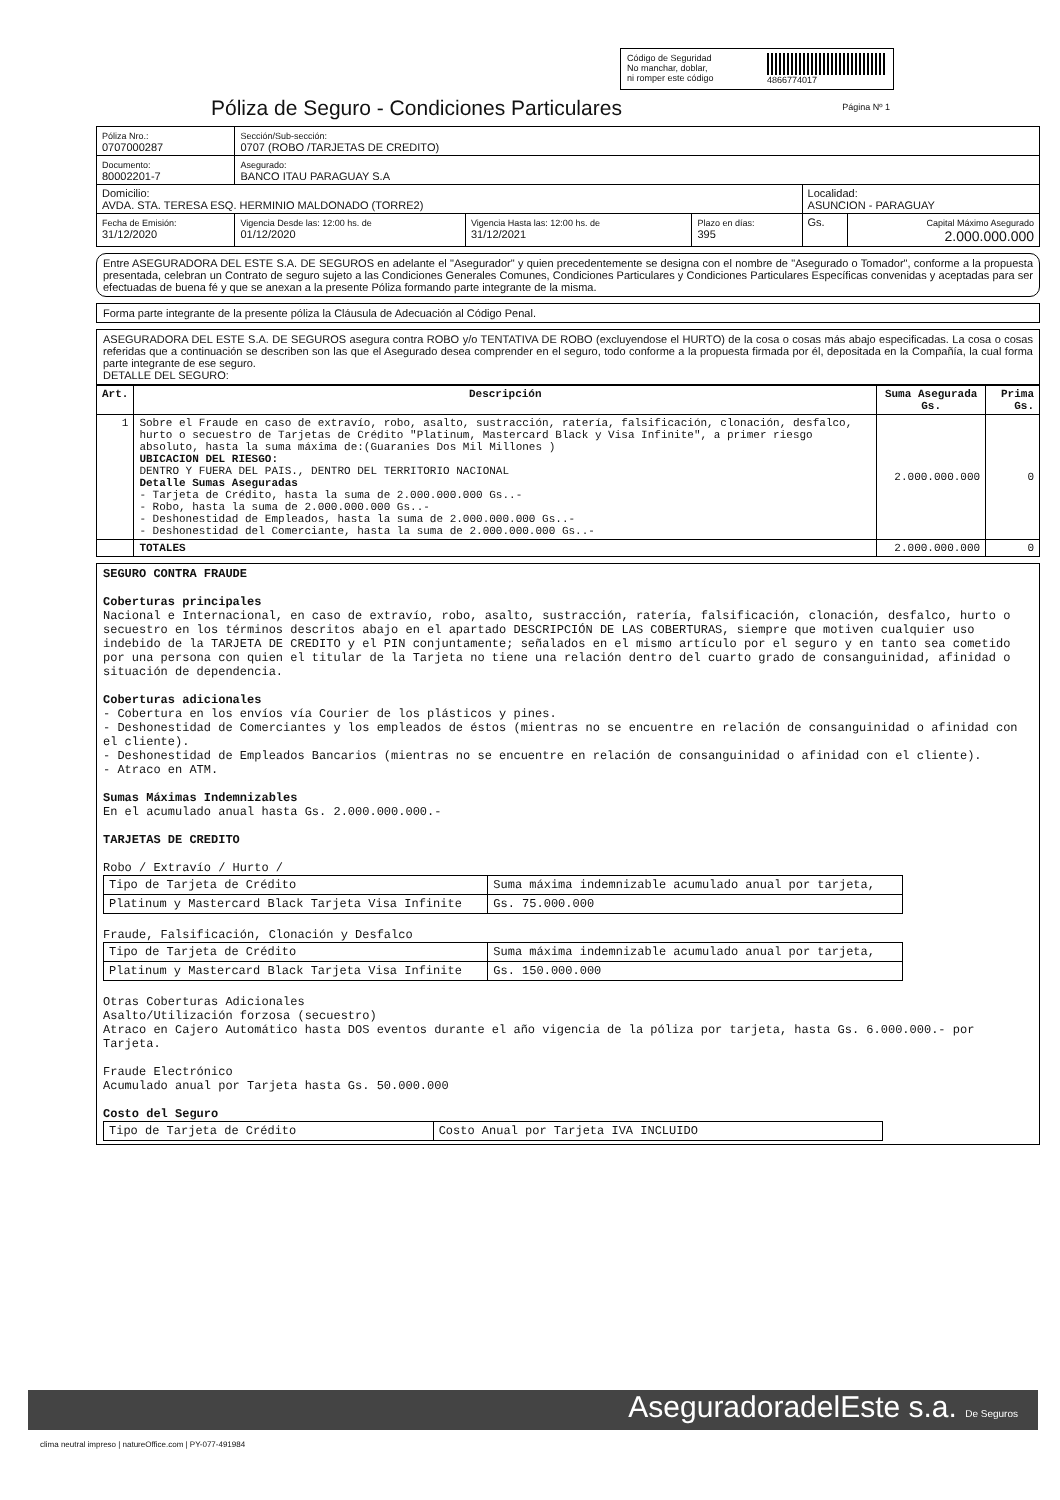Código de Seguridad
No manchar, doblar,
ni romper este código
4866774017
Póliza de Seguro - Condiciones Particulares
Página Nº 1
| Póliza Nro.: 0707000287 | Sección/Sub-sección: 0707 (ROBO /TARJETAS DE CREDITO) | | | | |
| Documento: 80002201-7 | Asegurado: BANCO ITAU PARAGUAY S.A | | | | |
| Domicilio: AVDA. STA. TERESA ESQ. HERMINIO MALDONADO (TORRE2) | | | | Localidad: ASUNCION - PARAGUAY | |
| Fecha de Emisión: 31/12/2020 | Vigencia Desde las: 12:00 hs. de 01/12/2020 | Vigencia Hasta las: 12:00 hs. de 31/12/2021 | Plazo en días: 395 | Gs. | Capital Máximo Asegurado 2.000.000.000 |
Entre ASEGURADORA DEL ESTE S.A. DE SEGUROS en adelante el "Asegurador" y quien precedentemente se designa con el nombre de "Asegurado o Tomador", conforme a la propuesta presentada, celebran un Contrato de seguro sujeto a las Condiciones Generales Comunes, Condiciones Particulares y Condiciones Particulares Específicas convenidas y aceptadas para ser efectuadas de buena fé y que se anexan a la presente Póliza formando parte integrante de la misma.
Forma parte integrante de la presente póliza la Cláusula de Adecuación al Código Penal.
ASEGURADORA DEL ESTE S.A. DE SEGUROS asegura contra ROBO y/o TENTATIVA DE ROBO (excluyendose el HURTO) de la cosa o cosas más abajo especificadas. La cosa o cosas referidas que a continuación se describen son las que el Asegurado desea comprender en el seguro, todo conforme a la propuesta firmada por él, depositada en la Compañía, la cual forma parte integrante de ese seguro.
DETALLE DEL SEGURO:
| Art. | Descripción | Suma Asegurada Gs. | Prima Gs. |
| --- | --- | --- | --- |
| 1 | Sobre el Fraude en caso de extravío, robo, asalto, sustracción, ratería, falsificación, clonación, desfalco, hurto o secuestro de Tarjetas de Crédito "Platinum, Mastercard Black y Visa Infinite", a primer riesgo absoluto, hasta la suma máxima de:(Guaranies Dos Mil Millones ) UBICACION DEL RIESGO: DENTRO Y FUERA DEL PAIS., DENTRO DEL TERRITORIO NACIONAL Detalle Sumas Aseguradas - Tarjeta de Crédito, hasta la suma de 2.000.000.000 Gs..- - Robo, hasta la suma de 2.000.000.000 Gs..- - Deshonestidad de Empleados, hasta la suma de 2.000.000.000 Gs..- - Deshonestidad del Comerciante, hasta la suma de 2.000.000.000 Gs..- | 2.000.000.000 | 0 |
| | TOTALES | 2.000.000.000 | 0 |
SEGURO CONTRA FRAUDE Coberturas principales Nacional e Internacional, en caso de extravío, robo, asalto, sustracción, ratería, falsificación, clonación, desfalco, hurto o secuestro en los términos descritos abajo en el apartado DESCRIPCIÓN DE LAS COBERTURAS, siempre que motiven cualquier uso indebido de la TARJETA DE CREDITO y el PIN conjuntamente; señalados en el mismo artículo por el seguro y en tanto sea cometido por una persona con quien el titular de la Tarjeta no tiene una relación dentro del cuarto grado de consanguinidad, afinidad o situación de dependencia. Coberturas adicionales - Cobertura en los envíos vía Courier de los plásticos y pines. - Deshonestidad de Comerciantes y los empleados de éstos (mientras no se encuentre en relación de consanguinidad o afinidad con el cliente). - Deshonestidad de Empleados Bancarios (mientras no se encuentre en relación de consanguinidad o afinidad con el cliente). - Atraco en ATM. Sumas Máximas Indemnizables En el acumulado anual hasta Gs. 2.000.000.000.- TARJETAS DE CREDITO Robo / Extravío / Hurto /
| Tipo de Tarjeta de Crédito | Suma máxima indemnizable acumulado anual por tarjeta, |
| Platinum y Mastercard Black Tarjeta Visa Infinite | Gs. 75.000.000 |
Fraude, Falsificación, Clonación y Desfalco
| Tipo de Tarjeta de Crédito | Suma máxima indemnizable acumulado anual por tarjeta, |
| Platinum y Mastercard Black Tarjeta Visa Infinite | Gs. 150.000.000 |
Otras Coberturas Adicionales Asalto/Utilización forzosa (secuestro) Atraco en Cajero Automático hasta DOS eventos durante el año vigencia de la póliza por tarjeta, hasta Gs. 6.000.000.- por Tarjeta. Fraude Electrónico Acumulado anual por Tarjeta hasta Gs. 50.000.000 Costo del Seguro
| Tipo de Tarjeta de Crédito | Costo Anual por Tarjeta IVA INCLUIDO |
AseguradoradelEste s.a. De Seguros
clima neutral impreso | natureOffice.com | PY-077-491984